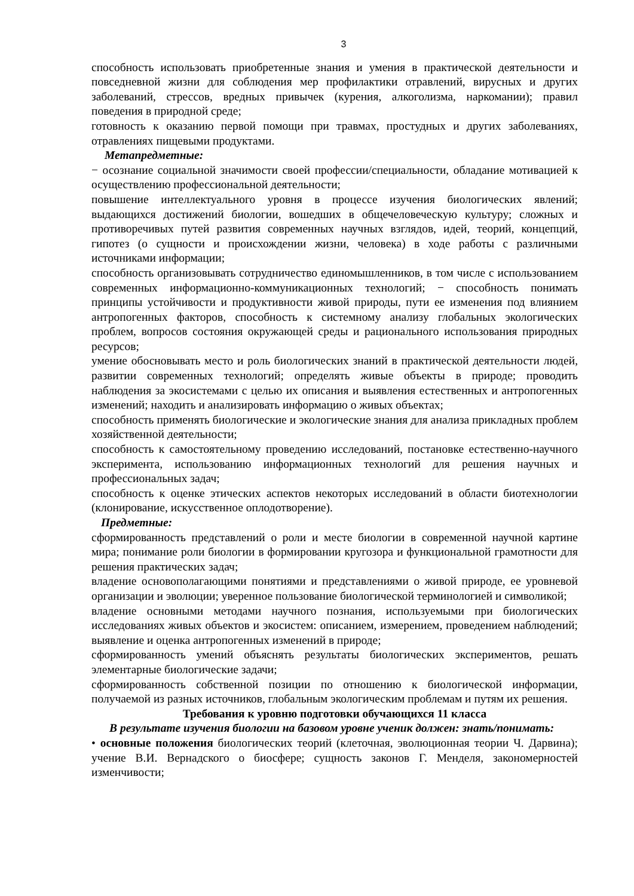3
способность использовать приобретенные знания и умения в практической деятельности и повседневной жизни для соблюдения мер профилактики отравлений, вирусных и других заболеваний, стрессов, вредных привычек (курения, алкоголизма, наркомании); правил поведения в природной среде;
готовность к оказанию первой помощи при травмах, простудных и других заболеваниях, отравлениях пищевыми продуктами.
Метапредметные:
− осознание социальной значимости своей профессии/специальности, обладание мотивацией к осуществлению профессиональной деятельности;
повышение интеллектуального уровня в процессе изучения биологических явлений; выдающихся достижений биологии, вошедших в общечеловеческую культуру; сложных и противоречивых путей развития современных научных взглядов, идей, теорий, концепций, гипотез (о сущности и происхождении жизни, человека) в ходе работы с различными источниками информации;
способность организовывать сотрудничество единомышленников, в том числе с использованием современных информационно-коммуникационных технологий; − способность понимать принципы устойчивости и продуктивности живой природы, пути ее изменения под влиянием антропогенных факторов, способность к системному анализу глобальных экологических проблем, вопросов состояния окружающей среды и рационального использования природных ресурсов;
умение обосновывать место и роль биологических знаний в практической деятельности людей, развитии современных технологий; определять живые объекты в природе; проводить наблюдения за экосистемами с целью их описания и выявления естественных и антропогенных изменений; находить и анализировать информацию о живых объектах;
способность применять биологические и экологические знания для анализа прикладных проблем хозяйственной деятельности;
способность к самостоятельному проведению исследований, постановке естественно-научного эксперимента, использованию информационных технологий для решения научных и профессиональных задач;
способность к оценке этических аспектов некоторых исследований в области биотехнологии (клонирование, искусственное оплодотворение).
Предметные:
сформированность представлений о роли и месте биологии в современной научной картине мира; понимание роли биологии в формировании кругозора и функциональной грамотности для решения практических задач;
владение основополагающими понятиями и представлениями о живой природе, ее уровневой организации и эволюции; уверенное пользование биологической терминологией и символикой;
владение основными методами научного познания, используемыми при биологических исследованиях живых объектов и экосистем: описанием, измерением, проведением наблюдений; выявление и оценка антропогенных изменений в природе;
сформированность умений объяснять результаты биологических экспериментов, решать элементарные биологические задачи;
сформированность собственной позиции по отношению к биологической информации, получаемой из разных источников, глобальным экологическим проблемам и путям их решения.
Требования к уровню подготовки обучающихся 11 класса
В результате изучения биологии на базовом уровне ученик должен: знать/понимать:
• основные положения биологических теорий (клеточная, эволюционная теории Ч. Дарвина); учение В.И. Вернадского о биосфере; сущность законов Г. Менделя, закономерностей изменчивости;